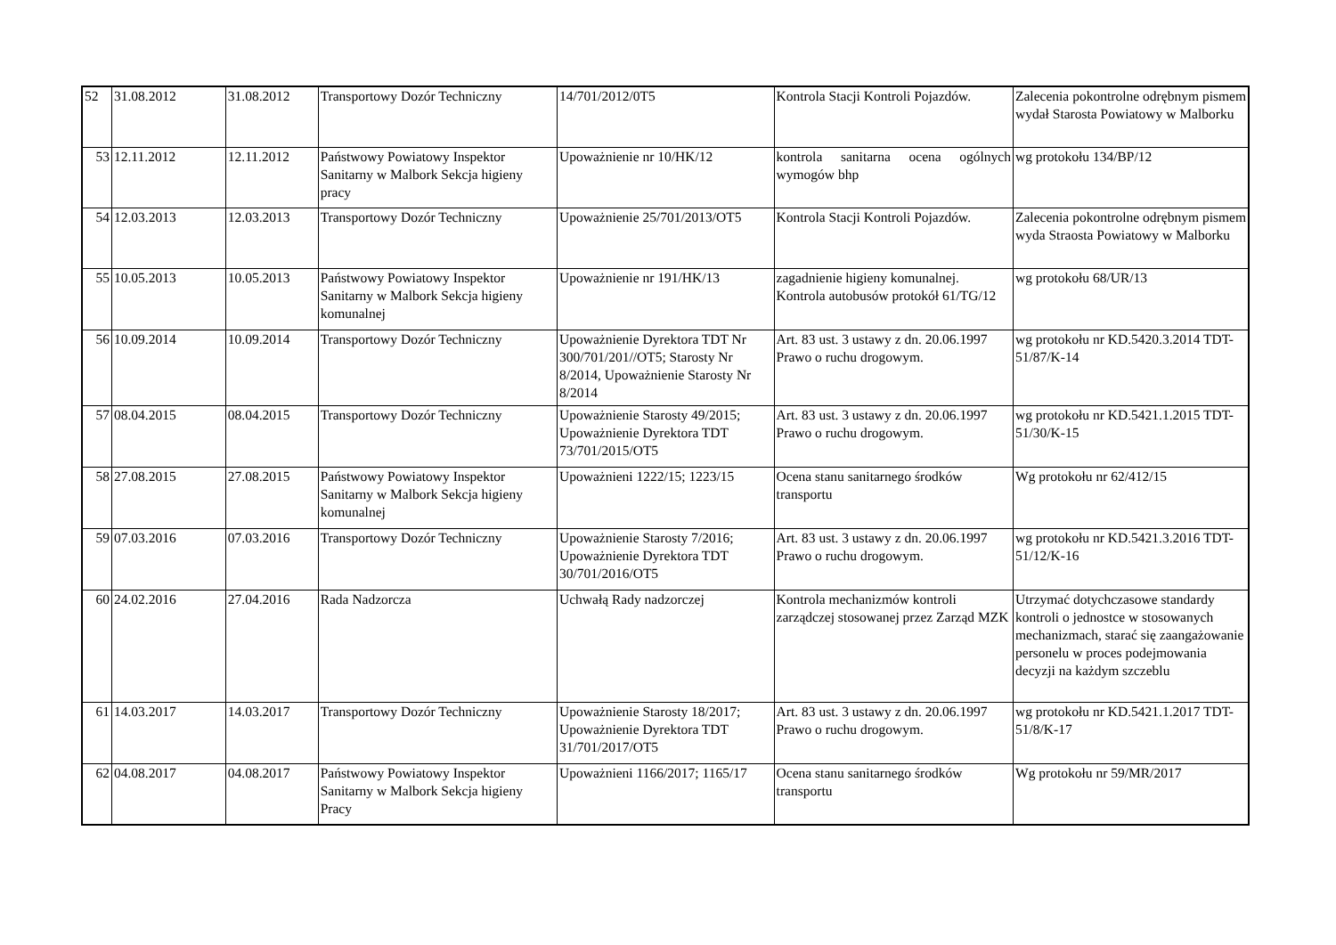| 52 | 31.08.2012 | 31.08.2012 | Transportowy Dozór Techniczny | 14/701/2012/0T5 | Kontrola Stacji Kontroli Pojazdów. | Zalecenia pokontrolne odrębnym pismem wydał Starosta Powiatowy w Malborku |
| 53 | 12.11.2012 | 12.11.2012 | Państwowy Powiatowy Inspektor Sanitarny w Malbork Sekcja higieny pracy | Upoważnienie nr 10/HK/12 | kontrola sanitarna ocena ogólnych wymogów bhp | wg protokołu 134/BP/12 |
| 54 | 12.03.2013 | 12.03.2013 | Transportowy Dozór Techniczny | Upoważnienie 25/701/2013/OT5 | Kontrola Stacji Kontroli Pojazdów. | Zalecenia pokontrolne odrębnym pismem wyda Straosta Powiatowy w Malborku |
| 55 | 10.05.2013 | 10.05.2013 | Państwowy Powiatowy Inspektor Sanitarny w Malbork Sekcja higieny komunalnej | Upoważnienie nr 191/HK/13 | zagadnienie higieny komunalnej. Kontrola autobusów protokół 61/TG/12 | wg protokołu 68/UR/13 |
| 56 | 10.09.2014 | 10.09.2014 | Transportowy Dozór Techniczny | Upoważnienie Dyrektora TDT Nr 300/701/201//OT5; Starosty Nr 8/2014, Upoważnienie Starosty Nr 8/2014 | Art. 83 ust. 3 ustawy z dn. 20.06.1997 Prawo o ruchu drogowym. | wg protokołu nr KD.5420.3.2014 TDT-51/87/K-14 |
| 57 | 08.04.2015 | 08.04.2015 | Transportowy Dozór Techniczny | Upoważnienie Starosty 49/2015; Upoważnienie Dyrektora TDT 73/701/2015/OT5 | Art. 83 ust. 3 ustawy z dn. 20.06.1997 Prawo o ruchu drogowym. | wg protokołu nr KD.5421.1.2015 TDT-51/30/K-15 |
| 58 | 27.08.2015 | 27.08.2015 | Państwowy Powiatowy Inspektor Sanitarny w Malbork Sekcja higieny komunalnej | Upoważnieni 1222/15; 1223/15 | Ocena stanu sanitarnego środków transportu | Wg protokołu nr 62/412/15 |
| 59 | 07.03.2016 | 07.03.2016 | Transportowy Dozór Techniczny | Upoważnienie Starosty 7/2016; Upoważnienie Dyrektora TDT 30/701/2016/OT5 | Art. 83 ust. 3 ustawy z dn. 20.06.1997 Prawo o ruchu drogowym. | wg protokołu nr KD.5421.3.2016 TDT-51/12/K-16 |
| 60 | 24.02.2016 | 27.04.2016 | Rada Nadzorcza | Uchwałą Rady nadzorczej | Kontrola mechanizmów kontroli zarządczej stosowanej przez Zarząd MZK | Utrzymać dotychczasowe standardy kontroli o jednostce w stosowanych mechanizmach, starać się zaangażowanie personelu w proces podejmowania decyzji na każdym szczeblu |
| 61 | 14.03.2017 | 14.03.2017 | Transportowy Dozór Techniczny | Upoważnienie Starosty 18/2017; Upoważnienie Dyrektora TDT 31/701/2017/OT5 | Art. 83 ust. 3 ustawy z dn. 20.06.1997 Prawo o ruchu drogowym. | wg protokołu nr KD.5421.1.2017 TDT-51/8/K-17 |
| 62 | 04.08.2017 | 04.08.2017 | Państwowy Powiatowy Inspektor Sanitarny w Malbork Sekcja higieny Pracy | Upoważnieni 1166/2017; 1165/17 | Ocena stanu sanitarnego środków transportu | Wg protokołu nr 59/MR/2017 |